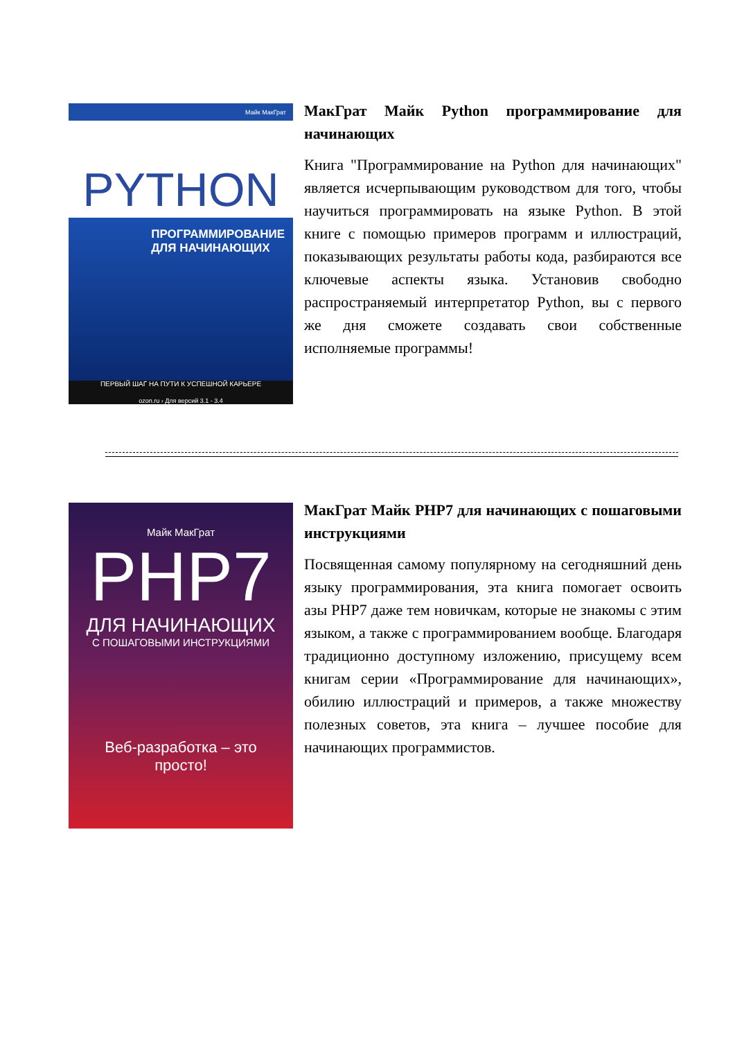Майк МакГрат
PYTHON
ПРОГРАММИРОВАНИЕ
ДЛЯ НАЧИНАЮЩИХ
ПЕРВЫЙ ШАГ НА ПУТИ К УСПЕШНОЙ КАРЬЕРЕ
ozon.ru › Для версий 3.1 - 3.4
МакГрат Майк Python программирование для начинающих
Книга "Программирование на Python для начинающих" является исчерпывающим руководством для того, чтобы научиться программировать на языке Python. В этой книге с помощью примеров программ и иллюстраций, показывающих результаты работы кода, разбираются все ключевые аспекты языка. Установив свободно распространяемый интерпретатор Python, вы с первого же дня сможете создавать свои собственные исполняемые программы!
Майк МакГрат
PHP7
ДЛЯ НАЧИНАЮЩИХ
С ПОШАГОВЫМИ ИНСТРУКЦИЯМИ
Веб-разработка – это
просто!
МакГрат Майк PHP7 для начинающих с пошаговыми инструкциями
Посвященная самому популярному на сегодняшний день языку программирования, эта книга помогает освоить азы PHP7 даже тем новичкам, которые не знакомы с этим языком, а также с программированием вообще. Благодаря традиционно доступному изложению, присущему всем книгам серии «Программирование для начинающих», обилию иллюстраций и примеров, а также множеству полезных советов, эта книга – лучшее пособие для начинающих программистов.